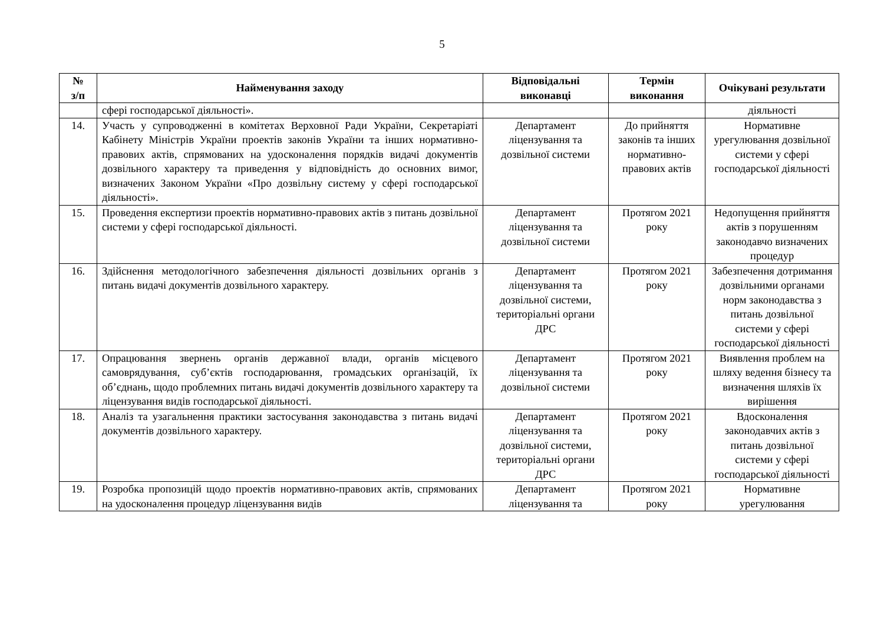5
| № з/п | Найменування заходу | Відповідальні виконавці | Термін виконання | Очікувані результати |
| --- | --- | --- | --- | --- |
| | сфері господарської діяльності». | | | діяльності |
| 14. | Участь у супроводженні в комітетах Верховної Ради України, Секретаріаті Кабінету Міністрів України проектів законів України та інших нормативно-правових актів, спрямованих на удосконалення порядків видачі документів дозвільного характеру та приведення у відповідність до основних вимог, визначених Законом України «Про дозвільну систему у сфері господарської діяльності». | Департамент ліцензування та дозвільної системи | До прийняття законів та інших нормативно-правових актів | Нормативне урегулювання дозвільної системи у сфері господарської діяльності |
| 15. | Проведення експертизи проектів нормативно-правових актів з питань дозвільної системи у сфері господарської діяльності. | Департамент ліцензування та дозвільної системи | Протягом 2021 року | Недопущення прийняття актів з порушенням законодавчо визначених процедур |
| 16. | Здійснення методологічного забезпечення діяльності дозвільних органів з питань видачі документів дозвільного характеру. | Департамент ліцензування та дозвільної системи, територіальні органи ДРС | Протягом 2021 року | Забезпечення дотримання дозвільними органами норм законодавства з питань дозвільної системи у сфері господарської діяльності |
| 17. | Опрацювання звернень органів державної влади, органів місцевого самоврядування, суб’єктів господарювання, громадських організацій, їх об’єднань, щодо проблемних питань видачі документів дозвільного характеру та ліцензування видів господарської діяльності. | Департамент ліцензування та дозвільної системи | Протягом 2021 року | Виявлення проблем на шляху ведення бізнесу та визначення шляхів їх вирішення |
| 18. | Аналіз та узагальнення практики застосування законодавства з питань видачі документів дозвільного характеру. | Департамент ліцензування та дозвільної системи, територіальні органи ДРС | Протягом 2021 року | Вдосконалення законодавчих актів з питань дозвільної системи у сфері господарської діяльності |
| 19. | Розробка пропозицій щодо проектів нормативно-правових актів, спрямованих на удосконалення процедур ліцензування видів | Департамент ліцензування та | Протягом 2021 року | Нормативне урегулювання |